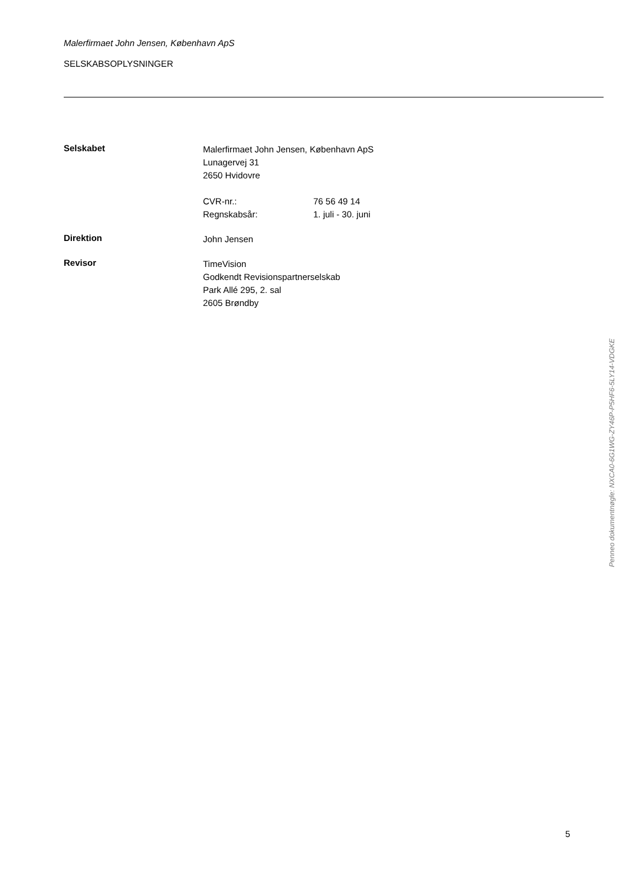Malerfirmaet John Jensen, København ApS
SELSKABSOPLYSNINGER
Selskabet
Malerfirmaet John Jensen, København ApS
Lunagervej 31
2650 Hvidovre
CVR-nr.: 76 56 49 14
Regnskabsår: 1. juli - 30. juni
Direktion
John Jensen
Revisor
TimeVision
Godkendt Revisionspartnerselskab
Park Allé 295, 2. sal
2605 Brøndby
Penneo dokumentnøgle: NXCA0-6G1WG-ZY46P-P5HF6-5LY14-VDGKE
5